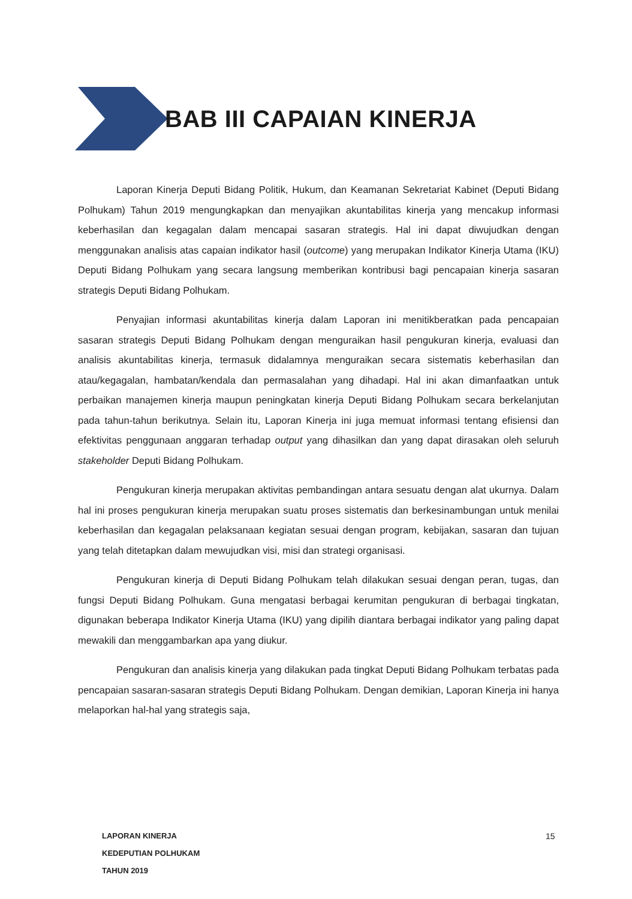BAB III CAPAIAN KINERJA
Laporan Kinerja Deputi Bidang Politik, Hukum, dan Keamanan Sekretariat Kabinet (Deputi Bidang Polhukam) Tahun 2019 mengungkapkan dan menyajikan akuntabilitas kinerja yang mencakup informasi keberhasilan dan kegagalan dalam mencapai sasaran strategis. Hal ini dapat diwujudkan dengan menggunakan analisis atas capaian indikator hasil (outcome) yang merupakan Indikator Kinerja Utama (IKU) Deputi Bidang Polhukam yang secara langsung memberikan kontribusi bagi pencapaian kinerja sasaran strategis Deputi Bidang Polhukam.
Penyajian informasi akuntabilitas kinerja dalam Laporan ini menitikberatkan pada pencapaian sasaran strategis Deputi Bidang Polhukam dengan menguraikan hasil pengukuran kinerja, evaluasi dan analisis akuntabilitas kinerja, termasuk didalamnya menguraikan secara sistematis keberhasilan dan atau/kegagalan, hambatan/kendala dan permasalahan yang dihadapi. Hal ini akan dimanfaatkan untuk perbaikan manajemen kinerja maupun peningkatan kinerja Deputi Bidang Polhukam secara berkelanjutan pada tahun-tahun berikutnya. Selain itu, Laporan Kinerja ini juga memuat informasi tentang efisiensi dan efektivitas penggunaan anggaran terhadap output yang dihasilkan dan yang dapat dirasakan oleh seluruh stakeholder Deputi Bidang Polhukam.
Pengukuran kinerja merupakan aktivitas pembandingan antara sesuatu dengan alat ukurnya. Dalam hal ini proses pengukuran kinerja merupakan suatu proses sistematis dan berkesinambungan untuk menilai keberhasilan dan kegagalan pelaksanaan kegiatan sesuai dengan program, kebijakan, sasaran dan tujuan yang telah ditetapkan dalam mewujudkan visi, misi dan strategi organisasi.
Pengukuran kinerja di Deputi Bidang Polhukam telah dilakukan sesuai dengan peran, tugas, dan fungsi Deputi Bidang Polhukam. Guna mengatasi berbagai kerumitan pengukuran di berbagai tingkatan, digunakan beberapa Indikator Kinerja Utama (IKU) yang dipilih diantara berbagai indikator yang paling dapat mewakili dan menggambarkan apa yang diukur.
Pengukuran dan analisis kinerja yang dilakukan pada tingkat Deputi Bidang Polhukam terbatas pada pencapaian sasaran-sasaran strategis Deputi Bidang Polhukam. Dengan demikian, Laporan Kinerja ini hanya melaporkan hal-hal yang strategis saja,
LAPORAN KINERJA
KEDEPUTIAN POLHUKAM
TAHUN 2019
15